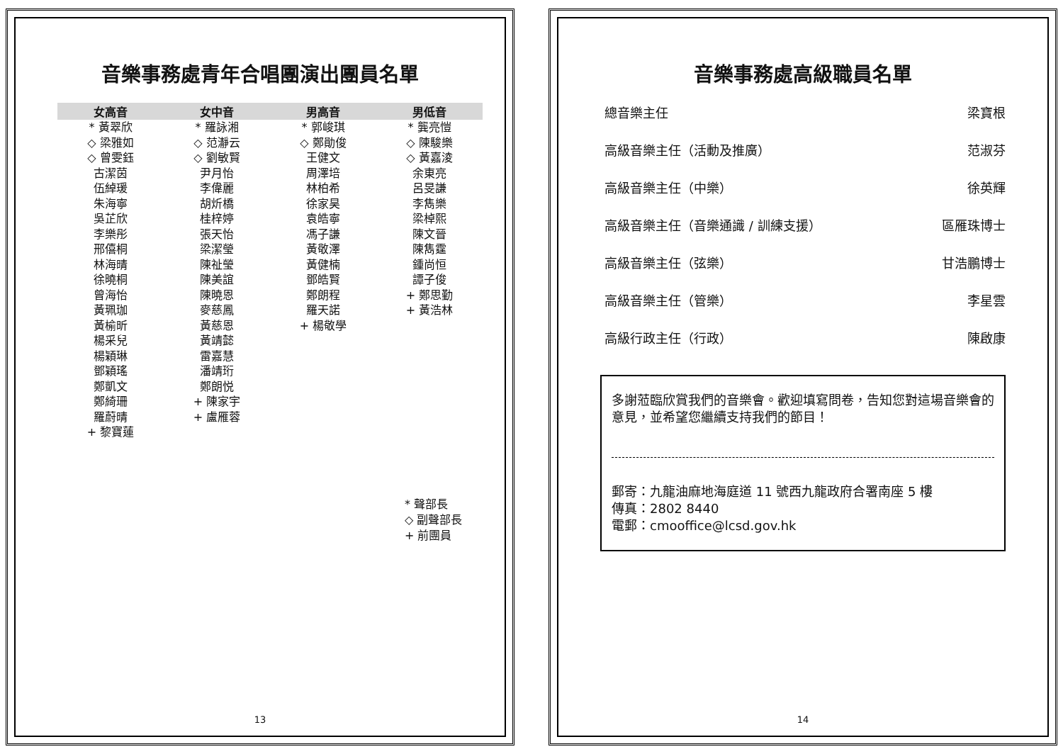音樂事務處青年合唱團演出團員名單
| 女高音 | 女中音 | 男高音 | 男低音 |
| --- | --- | --- | --- |
| * 黃翠欣 | * 羅詠湘 | * 郭峻琪 | * 龔亮愷 |
| ◇ 梁雅如 | ◇ 范瀞云 | ◇ 鄭勛俊 | ◇ 陳駿樂 |
| ◇ 曾雯鈺 | ◇ 劉敏賢 | 王健文 | ◇ 黃嘉淩 |
| 古潔茵 | 尹月怡 | 周澤培 | 余東亮 |
| 伍綽瑗 | 李偉麗 | 林柏希 | 呂旻謙 |
| 朱海寧 | 胡炘橋 | 徐家昊 | 李雋樂 |
| 吳芷欣 | 桂梓婷 | 袁皓寧 | 梁棹熙 |
| 李樂彤 | 張天怡 | 馮子謙 | 陳文晉 |
| 邢僖桐 | 梁潔瑩 | 黃敬澤 | 陳雋霆 |
| 林海晴 | 陳祉瑩 | 黃健楠 | 鍾尚恒 |
| 徐曉桐 | 陳美誼 | 鄧皓賢 | 譚子俊 |
| 曾海怡 | 陳曉恩 | 鄭朗程 | + 鄭思勤 |
| 黃珮珈 | 麥慈鳳 | 羅天諾 | + 黃浩林 |
| 黃榆昕 | 黃慈恩 | + 楊敬學 | |
| 楊采兒 | 黃靖懿 | | |
| 楊穎琳 | 雷嘉慧 | | |
| 鄧穎瑤 | 潘靖珩 | | |
| 鄭凱文 | 鄭朗悦 | | |
| 鄭綺珊 | + 陳家宇 | | |
| 羅蔚晴 | + 盧雁蓉 | | |
| + 黎寶蓮 | | | |
* 聲部長
◇ 副聲部長
+ 前團員
13
音樂事務處高級職員名單
總音樂主任 梁寶根
高級音樂主任（活動及推廣） 范淑芬
高級音樂主任（中樂） 徐英輝
高級音樂主任（音樂通識 / 訓練支援） 區雁珠博士
高級音樂主任（弦樂） 甘浩鵬博士
高級音樂主任（管樂） 李星雲
高級行政主任（行政） 陳啟康
多謝蒞臨欣賞我們的音樂會。歡迎填寫問卷，告知您對這場音樂會的意見，並希望您繼續支持我們的節目！
郵寄：九龍油麻地海庭道 11 號西九龍政府合署南座 5 樓
傳真：2802 8440
電郵：cmooffice@lcsd.gov.hk
14